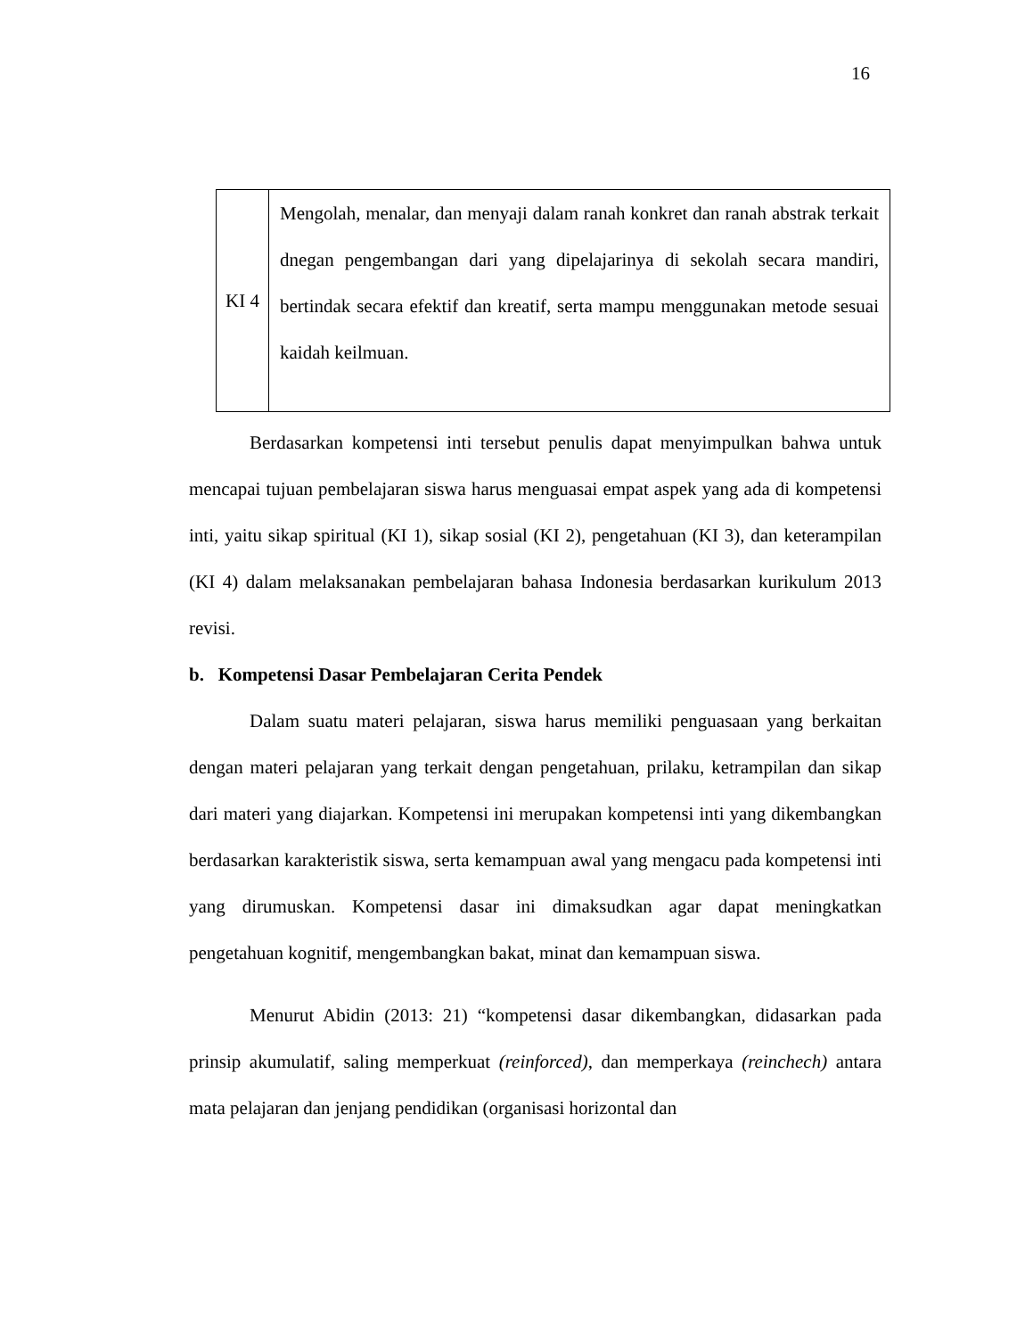16
| KI 4 | Mengolah, menalar, dan menyaji dalam ranah konkret dan ranah abstrak terkait dnegan pengembangan dari yang dipelajarinya di sekolah secara mandiri, bertindak secara efektif dan kreatif, serta mampu menggunakan metode sesuai kaidah keilmuan. |
Berdasarkan kompetensi inti tersebut penulis dapat menyimpulkan bahwa untuk mencapai tujuan pembelajaran siswa harus menguasai empat aspek yang ada di kompetensi inti, yaitu sikap spiritual (KI 1), sikap sosial (KI 2), pengetahuan (KI 3), dan keterampilan (KI 4) dalam melaksanakan pembelajaran bahasa Indonesia berdasarkan kurikulum 2013 revisi.
b. Kompetensi Dasar Pembelajaran Cerita Pendek
Dalam suatu materi pelajaran, siswa harus memiliki penguasaan yang berkaitan dengan materi pelajaran yang terkait dengan pengetahuan, prilaku, ketrampilan dan sikap dari materi yang diajarkan. Kompetensi ini merupakan kompetensi inti yang dikembangkan berdasarkan karakteristik siswa, serta kemampuan awal yang mengacu pada kompetensi inti yang dirumuskan. Kompetensi dasar ini dimaksudkan agar dapat meningkatkan pengetahuan kognitif, mengembangkan bakat, minat dan kemampuan siswa.
Menurut Abidin (2013: 21) “kompetensi dasar dikembangkan, didasarkan pada prinsip akumulatif, saling memperkuat (reinforced), dan memperkaya (reinchech) antara mata pelajaran dan jenjang pendidikan (organisasi horizontal dan